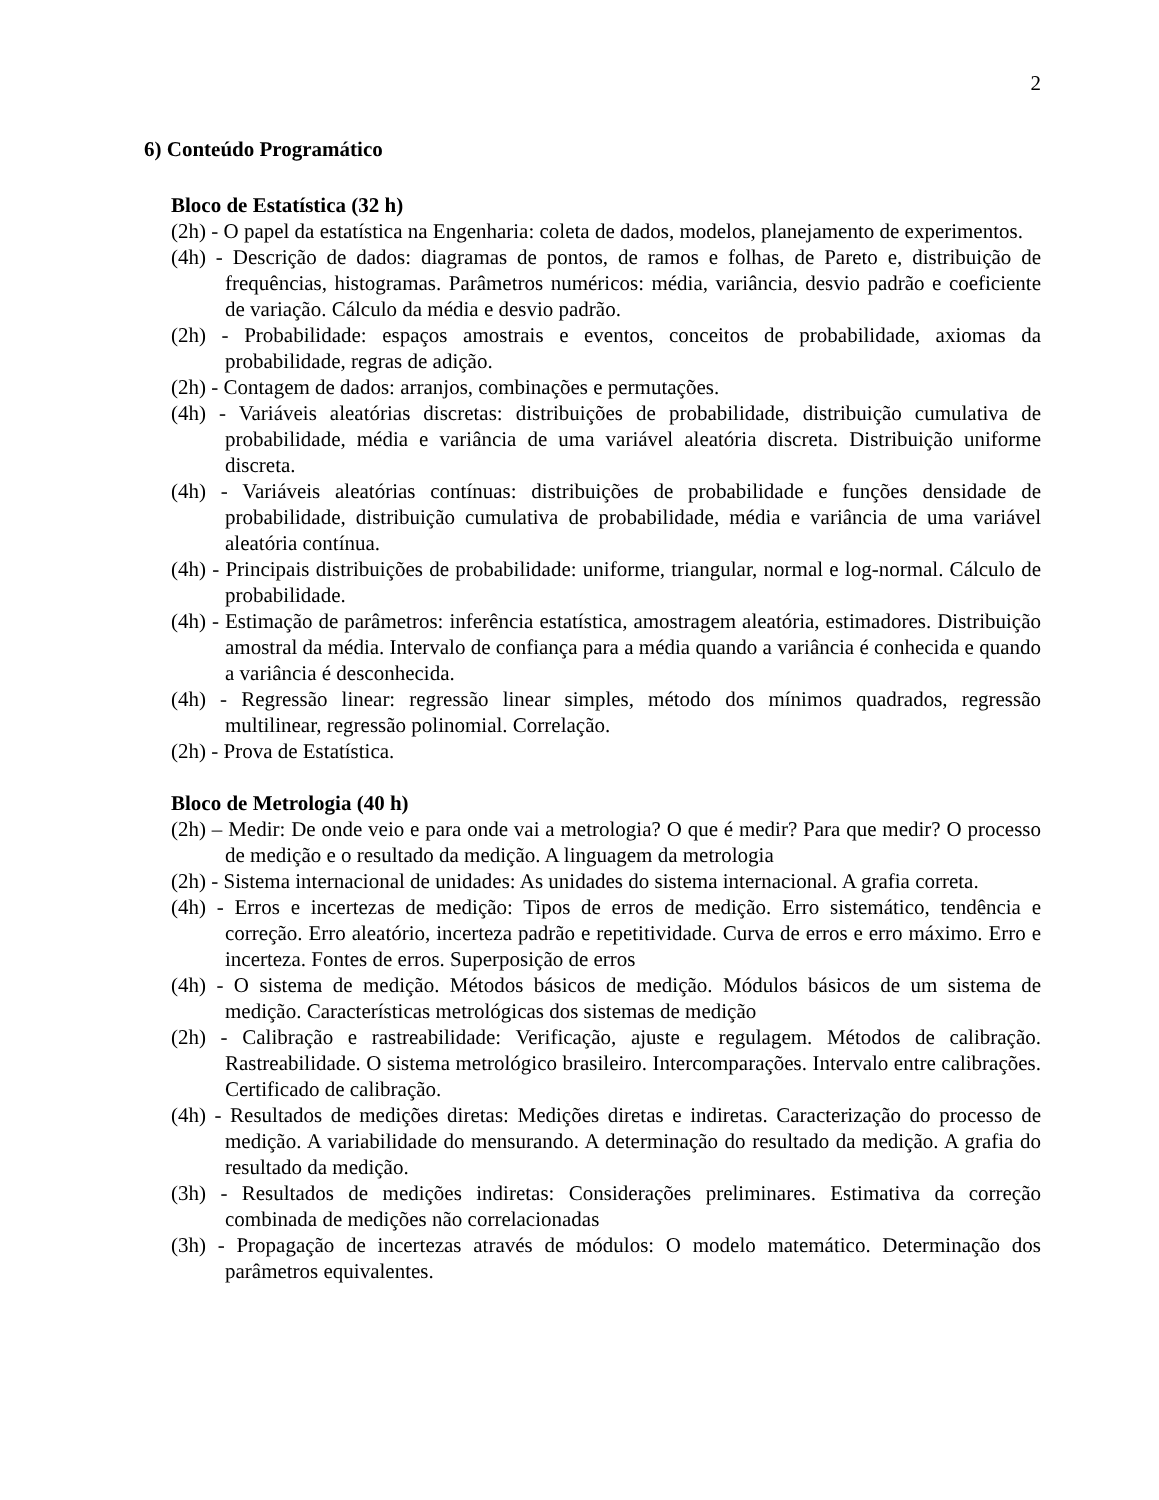2
6) Conteúdo Programático
Bloco de Estatística (32 h)
(2h) - O papel da estatística na Engenharia: coleta de dados, modelos, planejamento de experimentos.
(4h) - Descrição de dados: diagramas de pontos, de ramos e folhas, de Pareto e, distribuição de frequências, histogramas. Parâmetros numéricos: média, variância, desvio padrão e coeficiente de variação. Cálculo da média e desvio padrão.
(2h) - Probabilidade: espaços amostrais e eventos, conceitos de probabilidade, axiomas da probabilidade, regras de adição.
(2h) - Contagem de dados: arranjos, combinações e permutações.
(4h) - Variáveis aleatórias discretas: distribuições de probabilidade, distribuição cumulativa de probabilidade, média e variância de uma variável aleatória discreta. Distribuição uniforme discreta.
(4h) - Variáveis aleatórias contínuas: distribuições de probabilidade e funções densidade de probabilidade, distribuição cumulativa de probabilidade, média e variância de uma variável aleatória contínua.
(4h) - Principais distribuições de probabilidade: uniforme, triangular, normal e log-normal. Cálculo de probabilidade.
(4h) - Estimação de parâmetros: inferência estatística, amostragem aleatória, estimadores. Distribuição amostral da média. Intervalo de confiança para a média quando a variância é conhecida e quando a variância é desconhecida.
(4h) - Regressão linear: regressão linear simples, método dos mínimos quadrados, regressão multilinear, regressão polinomial. Correlação.
(2h) - Prova de Estatística.
Bloco de Metrologia (40 h)
(2h) – Medir: De onde veio e para onde vai a metrologia? O que é medir? Para que medir? O processo de medição e o resultado da medição. A linguagem da metrologia
(2h) - Sistema internacional de unidades: As unidades do sistema internacional. A grafia correta.
(4h) - Erros e incertezas de medição: Tipos de erros de medição. Erro sistemático, tendência e correção. Erro aleatório, incerteza padrão e repetitividade. Curva de erros e erro máximo. Erro e incerteza. Fontes de erros. Superposição de erros
(4h) - O sistema de medição. Métodos básicos de medição. Módulos básicos de um sistema de medição. Características metrológicas dos sistemas de medição
(2h) - Calibração e rastreabilidade: Verificação, ajuste e regulagem. Métodos de calibração. Rastreabilidade. O sistema metrológico brasileiro. Intercomparações. Intervalo entre calibrações. Certificado de calibração.
(4h) - Resultados de medições diretas: Medições diretas e indiretas. Caracterização do processo de medição. A variabilidade do mensurando. A determinação do resultado da medição. A grafia do resultado da medição.
(3h) - Resultados de medições indiretas: Considerações preliminares. Estimativa da correção combinada de medições não correlacionadas
(3h) - Propagação de incertezas através de módulos: O modelo matemático. Determinação dos parâmetros equivalentes.